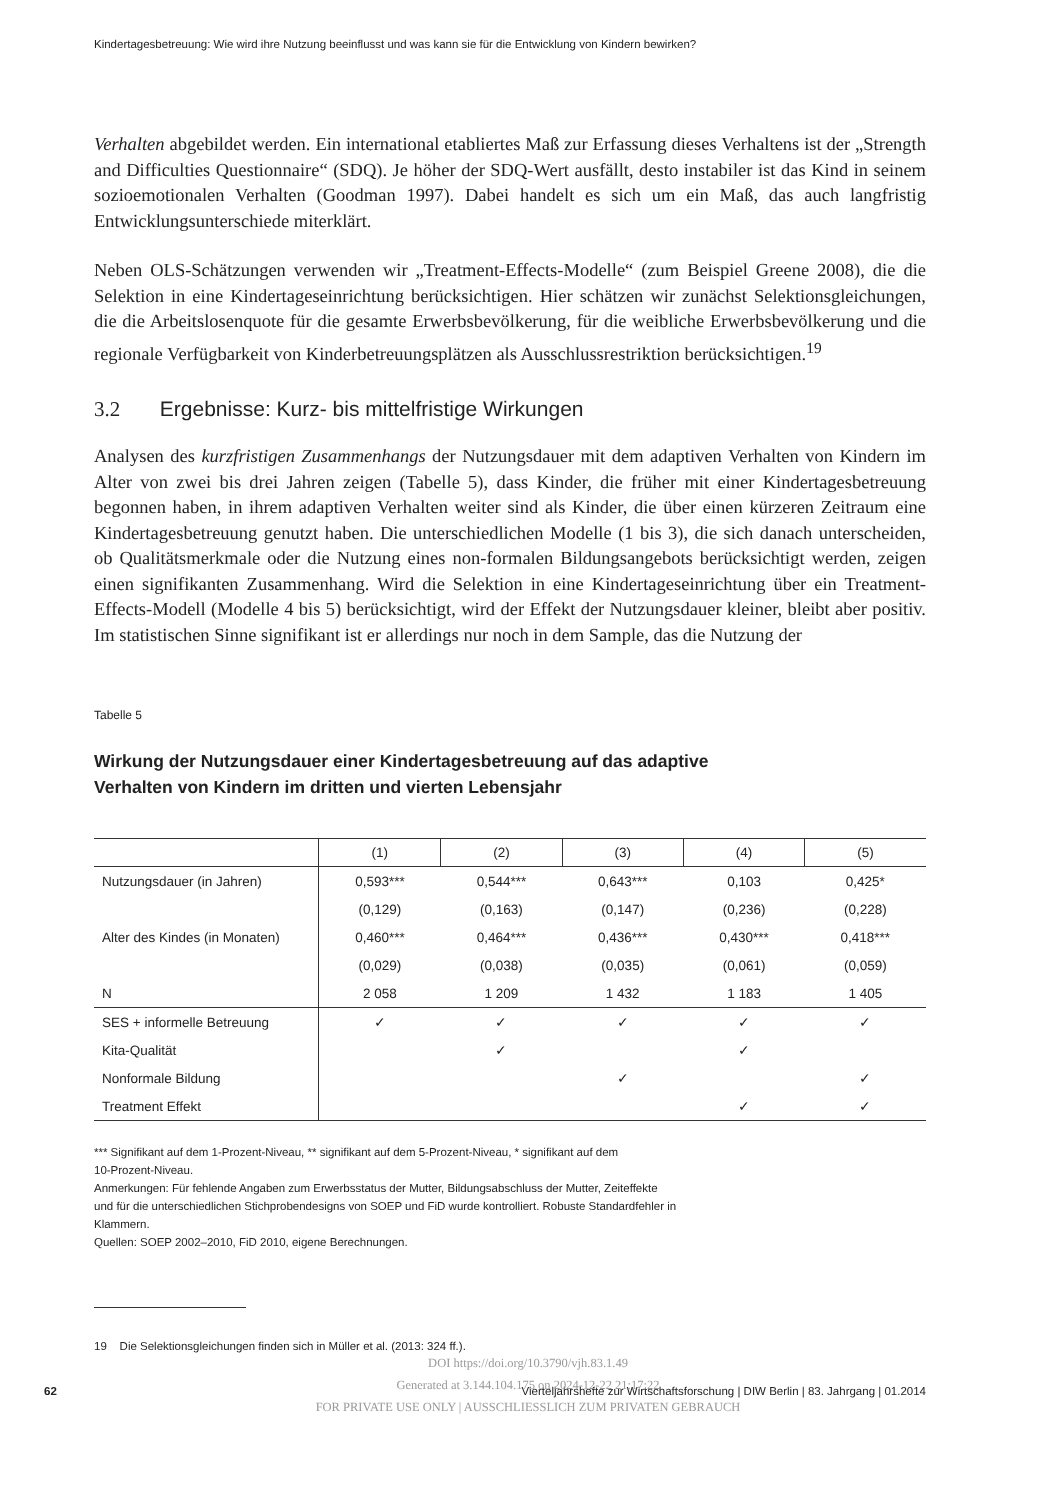Kindertagesbetreuung: Wie wird ihre Nutzung beeinflusst und was kann sie für die Entwicklung von Kindern bewirken?
Verhalten abgebildet werden. Ein international etabliertes Maß zur Erfassung dieses Verhaltens ist der „Strength and Difficulties Questionnaire“ (SDQ). Je höher der SDQ-Wert ausfällt, desto instabiler ist das Kind in seinem sozioemotionalen Verhalten (Goodman 1997). Dabei handelt es sich um ein Maß, das auch langfristig Entwicklungsunterschiede miterklärt.
Neben OLS-Schätzungen verwenden wir „Treatment-Effects-Modelle“ (zum Beispiel Greene 2008), die die Selektion in eine Kindertageseinrichtung berücksichtigen. Hier schätzen wir zunächst Selektionsgleichungen, die die Arbeitslosenquote für die gesamte Erwerbsbevölkerung, für die weibliche Erwerbsbevölkerung und die regionale Verfügbarkeit von Kinderbetreuungsplätzen als Ausschlussrestriktion berücksichtigen.<sup>19</sup>
3.2 Ergebnisse: Kurz- bis mittelfristige Wirkungen
Analysen des kurzfristigen Zusammenhangs der Nutzungsdauer mit dem adaptiven Verhalten von Kindern im Alter von zwei bis drei Jahren zeigen (Tabelle 5), dass Kinder, die früher mit einer Kindertagesbetreuung begonnen haben, in ihrem adaptiven Verhalten weiter sind als Kinder, die über einen kürzeren Zeitraum eine Kindertagesbetreuung genutzt haben. Die unterschiedlichen Modelle (1 bis 3), die sich danach unterscheiden, ob Qualitätsmerkmale oder die Nutzung eines non-formalen Bildungsangebots berücksichtigt werden, zeigen einen signifikanten Zusammenhang. Wird die Selektion in eine Kindertageseinrichtung über ein Treatment-Effects-Modell (Modelle 4 bis 5) berücksichtigt, wird der Effekt der Nutzungsdauer kleiner, bleibt aber positiv. Im statistischen Sinne signifikant ist er allerdings nur noch in dem Sample, das die Nutzung der
Tabelle 5
Wirkung der Nutzungsdauer einer Kindertagesbetreuung auf das adaptive
Verhalten von Kindern im dritten und vierten Lebensjahr
| | (1) | (2) | (3) | (4) | (5) |
| --- | --- | --- | --- | --- | --- |
| Nutzungsdauer (in Jahren) | 0,593*** | 0,544*** | 0,643*** | 0,103 | 0,425* |
| | (0,129) | (0,163) | (0,147) | (0,236) | (0,228) |
| Alter des Kindes (in Monaten) | 0,460*** | 0,464*** | 0,436*** | 0,430*** | 0,418*** |
| | (0,029) | (0,038) | (0,035) | (0,061) | (0,059) |
| N | 2 058 | 1 209 | 1 432 | 1 183 | 1 405 |
| SES + informelle Betreuung | ✓ | ✓ | ✓ | ✓ | ✓ |
| Kita-Qualität | | ✓ | | ✓ | |
| Nonformale Bildung | | | ✓ | | ✓ |
| Treatment Effekt | | | | ✓ | ✓ |
*** Signifikant auf dem 1-Prozent-Niveau, ** signifikant auf dem 5-Prozent-Niveau, * signifikant auf dem
10-Prozent-Niveau.
Anmerkungen: Für fehlende Angaben zum Erwerbsstatus der Mutter, Bildungsabschluss der Mutter, Zeiteffekte
und für die unterschiedlichen Stichprobendesigns von SOEP und FiD wurde kontrolliert. Robuste Standardfehler in
Klammern.
Quellen: SOEP 2002–2010, FiD 2010, eigene Berechnungen.
19 Die Selektionsgleichungen finden sich in Müller et al. (2013: 324 ff.).
DOI https://doi.org/10.3790/vjh.83.1.49
62 Vierteljahrshefte zur Wirtschaftsforschung | DIW Berlin | 83. Jahrgang | 01.2014
Generated at 3.144.104.175 on 2024-12-22 21:17:22
FOR PRIVATE USE ONLY | AUSSCHLIESSLICH ZUM PRIVATEN GEBRAUCH